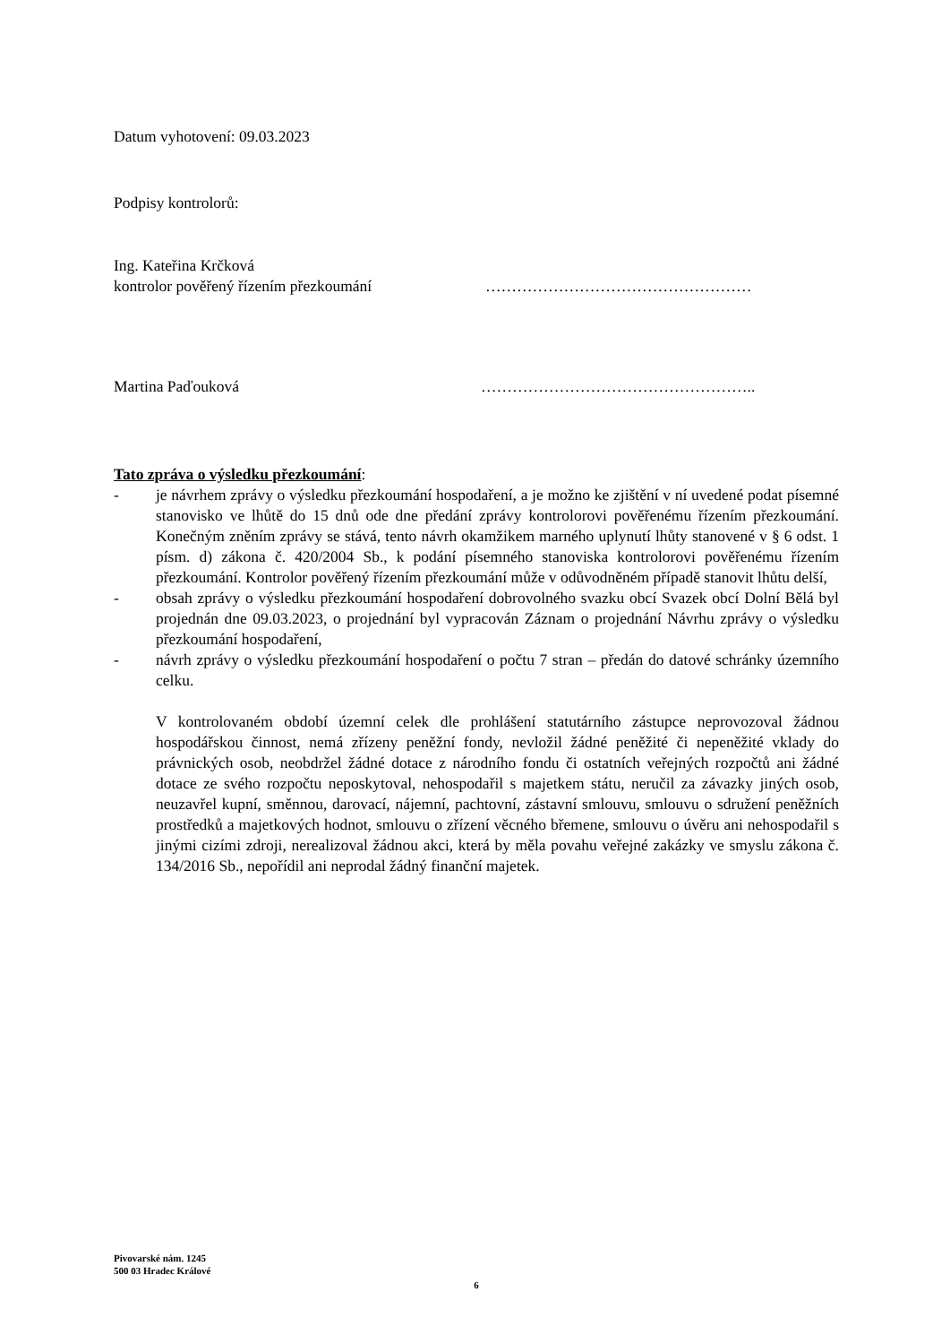Datum vyhotovení: 09.03.2023
Podpisy kontrolorů:
Ing. Kateřina Krčková
kontrolor pověřený řízením přezkoumání ……………………………………………
Martina Paďouková ……………………………………………..
Tato zpráva o výsledku přezkoumání:
- je návrhem zprávy o výsledku přezkoumání hospodaření, a je možno ke zjištění v ní uvedené podat písemné stanovisko ve lhůtě do 15 dnů ode dne předání zprávy kontrolorovi pověřenému řízením přezkoumání. Konečným zněním zprávy se stává, tento návrh okamžikem marného uplynutí lhůty stanovené v § 6 odst. 1 písm. d) zákona č. 420/2004 Sb., k podání písemného stanoviska kontrolorovi pověřenému řízením přezkoumání. Kontrolor pověřený řízením přezkoumání může v odůvodněném případě stanovit lhůtu delší,
- obsah zprávy o výsledku přezkoumání hospodaření dobrovolného svazku obcí Svazek obcí Dolní Bělá byl projednán dne 09.03.2023, o projednání byl vypracován Záznam o projednání Návrhu zprávy o výsledku přezkoumání hospodaření,
- návrh zprávy o výsledku přezkoumání hospodaření o počtu 7 stran – předán do datové schránky územního celku.
V kontrolovaném období územní celek dle prohlášení statutárního zástupce neprovozoval žádnou hospodářskou činnost, nemá zřízeny peněžní fondy, nevložil žádné peněžité či nepeněžité vklady do právnických osob, neobdržel žádné dotace z národního fondu či ostatních veřejných rozpočtů ani žádné dotace ze svého rozpočtu neposkytoval, nehospodařil s majetkem státu, neručil za závazky jiných osob, neuzavřel kupní, směnnou, darovací, nájemní, pachtovní, zástavní smlouvu, smlouvu o sdružení peněžních prostředků a majetkových hodnot, smlouvu o zřízení věcného břemene, smlouvu o úvěru ani nehospodařil s jinými cizími zdroji, nerealizoval žádnou akci, která by měla povahu veřejné zakázky ve smyslu zákona č. 134/2016 Sb., nepořídil ani neprodal žádný finanční majetek.
Pivovarské nám. 1245
500 03 Hradec Králové
6